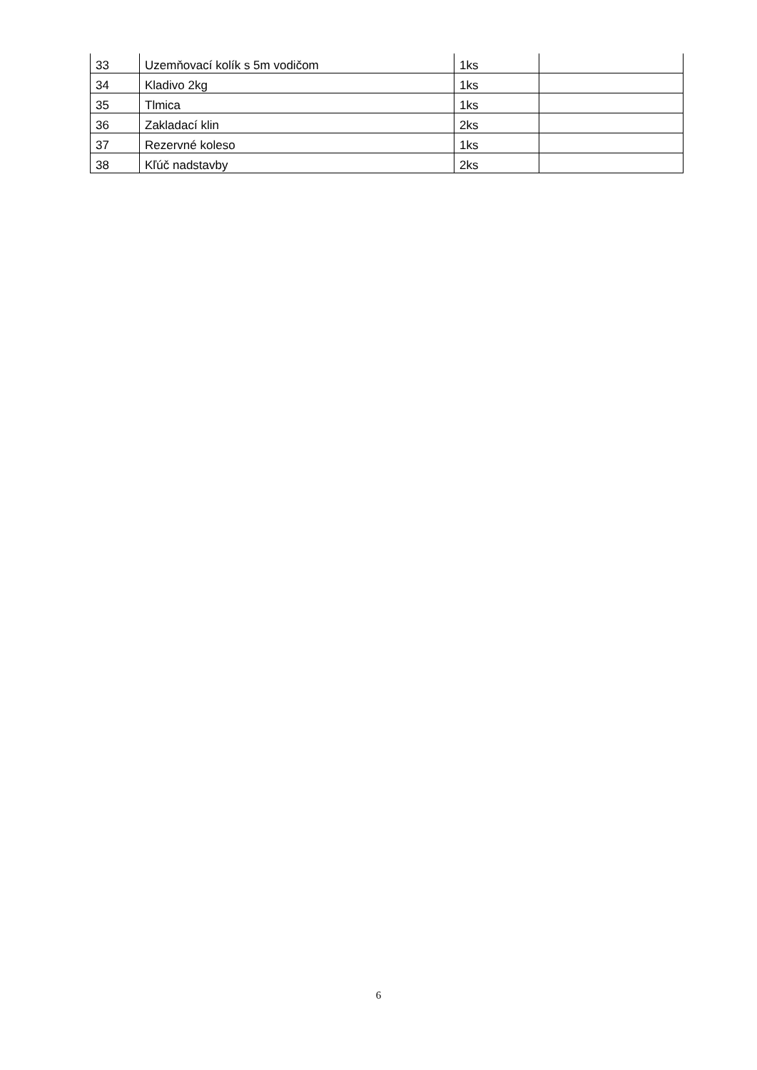| 33 | Uzemňovací kolík s 5m vodičom | 1ks | |
| 34 | Kladivo 2kg | 1ks | |
| 35 | Tlmica | 1ks | |
| 36 | Zakladací klin | 2ks | |
| 37 | Rezervné koleso | 1ks | |
| 38 | Kľúč nadstavby | 2ks | |
6